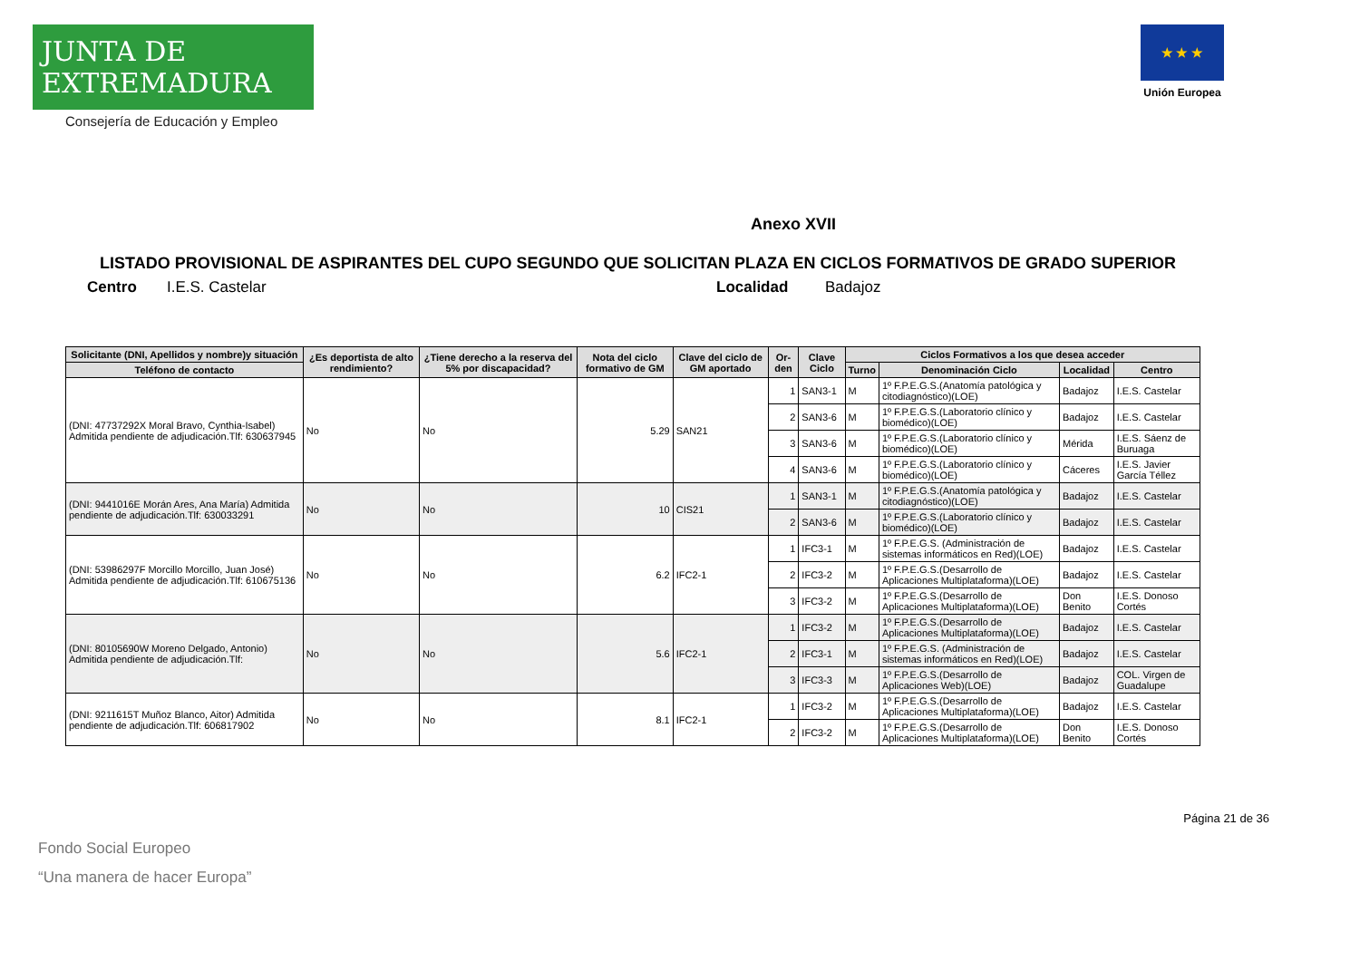JUNTA DE EXTREMADURA
Consejería de Educación y Empleo
★ ★ ★
Unión Europea
Anexo XVII
LISTADO PROVISIONAL DE ASPIRANTES DEL CUPO SEGUNDO QUE SOLICITAN PLAZA EN CICLOS FORMATIVOS DE GRADO SUPERIOR
Centro I.E.S. Castelar Localidad Badajoz
| Solicitante (DNI, Apellidos y nombre)y situación | ¿Es deportista de alto rendimiento? | ¿Tiene derecho a la reserva del 5% por discapacidad? | Nota del ciclo formativo de GM | Clave del ciclo de GM aportado | Or-den | Clave Ciclo | Ciclos Formativos a los que desea acceder | | | |
| --- | --- | --- | --- | --- | --- | --- | --- | --- | --- | --- |
| Teléfono de contacto | | | | | | | Turno | Denominación Ciclo | Localidad | Centro |
| (DNI: 47737292X Moral Bravo, Cynthia-Isabel) Admitida pendiente de adjudicación.Tlf: 630637945 | No | No | 5.29 | SAN21 | 1 | SAN3-1 | M | 1º F.P.E.G.S.(Anatomía patológica y citodiagnóstico)(LOE) | Badajoz | I.E.S. Castelar |
| | | | | | 2 | SAN3-6 | M | 1º F.P.E.G.S.(Laboratorio clínico y biomédico)(LOE) | Badajoz | I.E.S. Castelar |
| | | | | | 3 | SAN3-6 | M | 1º F.P.E.G.S.(Laboratorio clínico y biomédico)(LOE) | Mérida | I.E.S. Sáenz de Buruaga |
| | | | | | 4 | SAN3-6 | M | 1º F.P.E.G.S.(Laboratorio clínico y biomédico)(LOE) | Cáceres | I.E.S. Javier García Téllez |
| (DNI: 9441016E Morán Ares, Ana María) Admitida pendiente de adjudicación.Tlf: 630033291 | No | No | 10 | CIS21 | 1 | SAN3-1 | M | 1º F.P.E.G.S.(Anatomía patológica y citodiagnóstico)(LOE) | Badajoz | I.E.S. Castelar |
| | | | | | 2 | SAN3-6 | M | 1º F.P.E.G.S.(Laboratorio clínico y biomédico)(LOE) | Badajoz | I.E.S. Castelar |
| (DNI: 53986297F Morcillo Morcillo, Juan José) Admitida pendiente de adjudicación.Tlf: 610675136 | No | No | 6.2 | IFC2-1 | 1 | IFC3-1 | M | 1º F.P.E.G.S. (Administración de sistemas informáticos en Red)(LOE) | Badajoz | I.E.S. Castelar |
| | | | | | 2 | IFC3-2 | M | 1º F.P.E.G.S.(Desarrollo de Aplicaciones Multiplataforma)(LOE) | Badajoz | I.E.S. Castelar |
| | | | | | 3 | IFC3-2 | M | 1º F.P.E.G.S.(Desarrollo de Aplicaciones Multiplataforma)(LOE) | Don Benito | I.E.S. Donoso Cortés |
| (DNI: 80105690W Moreno Delgado, Antonio) Admitida pendiente de adjudicación.Tlf: | No | No | 5.6 | IFC2-1 | 1 | IFC3-2 | M | 1º F.P.E.G.S.(Desarrollo de Aplicaciones Multiplataforma)(LOE) | Badajoz | I.E.S. Castelar |
| | | | | | 2 | IFC3-1 | M | 1º F.P.E.G.S. (Administración de sistemas informáticos en Red)(LOE) | Badajoz | I.E.S. Castelar |
| | | | | | 3 | IFC3-3 | M | 1º F.P.E.G.S.(Desarrollo de Aplicaciones Web)(LOE) | Badajoz | COL. Virgen de Guadalupe |
| (DNI: 9211615T Muñoz Blanco, Aitor) Admitida pendiente de adjudicación.Tlf: 606817902 | No | No | 8.1 | IFC2-1 | 1 | IFC3-2 | M | 1º F.P.E.G.S.(Desarrollo de Aplicaciones Multiplataforma)(LOE) | Badajoz | I.E.S. Castelar |
| | | | | | 2 | IFC3-2 | M | 1º F.P.E.G.S.(Desarrollo de Aplicaciones Multiplataforma)(LOE) | Don Benito | I.E.S. Donoso Cortés |
Página 21 de 36
Fondo Social Europeo
“Una manera de hacer Europa”